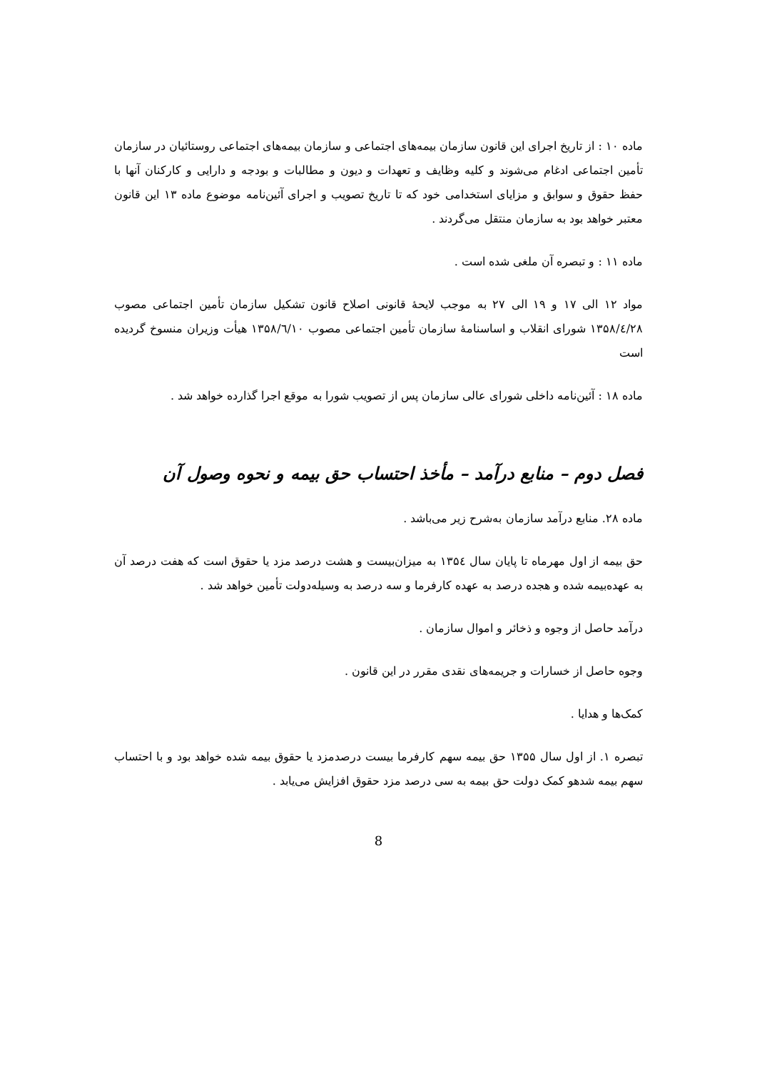ماده ۱۰ : از تاریخ اجرای این قانون سازمان بیمه‌های اجتماعی و سازمان بیمه‌های اجتماعی روستائیان در سازمان تأمین اجتماعی ادغام می‌شوند و کلیه وظایف و تعهدات و دیون و مطالبات و بودجه و دارایی و کارکنان آنها با حفظ حقوق و سوابق و مزایای استخدامی خود که تا تاریخ تصویب و اجرای آئین‌نامه موضوع ماده ۱۳ این قانون معتبر خواهد بود به سازمان منتقل می‌گردند .
ماده ۱۱ : و تبصره آن ملغی شده است .
مواد ۱۲ الی ۱۷ و ۱۹ الی ۲۷ به موجب لایحهٔ قانونی اصلاح قانون تشکیل سازمان تأمین اجتماعی مصوب ۱۳۵۸/٤/۲۸ شورای انقلاب و اساسنامهٔ سازمان تأمین اجتماعی مصوب ۱۳۵۸/٦/۱۰ هیأت وزیران منسوخ گردیده است
ماده ۱۸ : آئین‌نامه داخلی شورای عالی سازمان پس از تصویب شورا به موقع اجرا گذارده خواهد شد .
فصل دوم – منابع درآمد – مأخذ احتساب حق بیمه و نحوه وصول آن
ماده ۲۸. منابع درآمد سازمان به‌شرح زیر می‌باشد .
حق بیمه از اول مهرماه تا پایان سال ۱۳۵٤ به میزان‌بیست و هشت درصد مزد یا حقوق است که هفت درصد آن به عهده‌بیمه شده و هجده درصد به عهده کارفرما و سه درصد به وسیله‌دولت تأمین خواهد شد .
درآمد حاصل از وجوه و ذخائر و اموال سازمان .
وجوه حاصل از خسارات و جریمه‌های نقدی مقرر در این قانون .
کمک‌ها و هدایا .
تبصره ۱. از اول سال ۱۳۵۵ حق بیمه سهم کارفرما بیست درصدمزد یا حقوق بیمه شده خواهد بود و با احتساب سهم بیمه شدهو کمک دولت حق بیمه به سی درصد مزد حقوق افزایش می‌یابد .
8